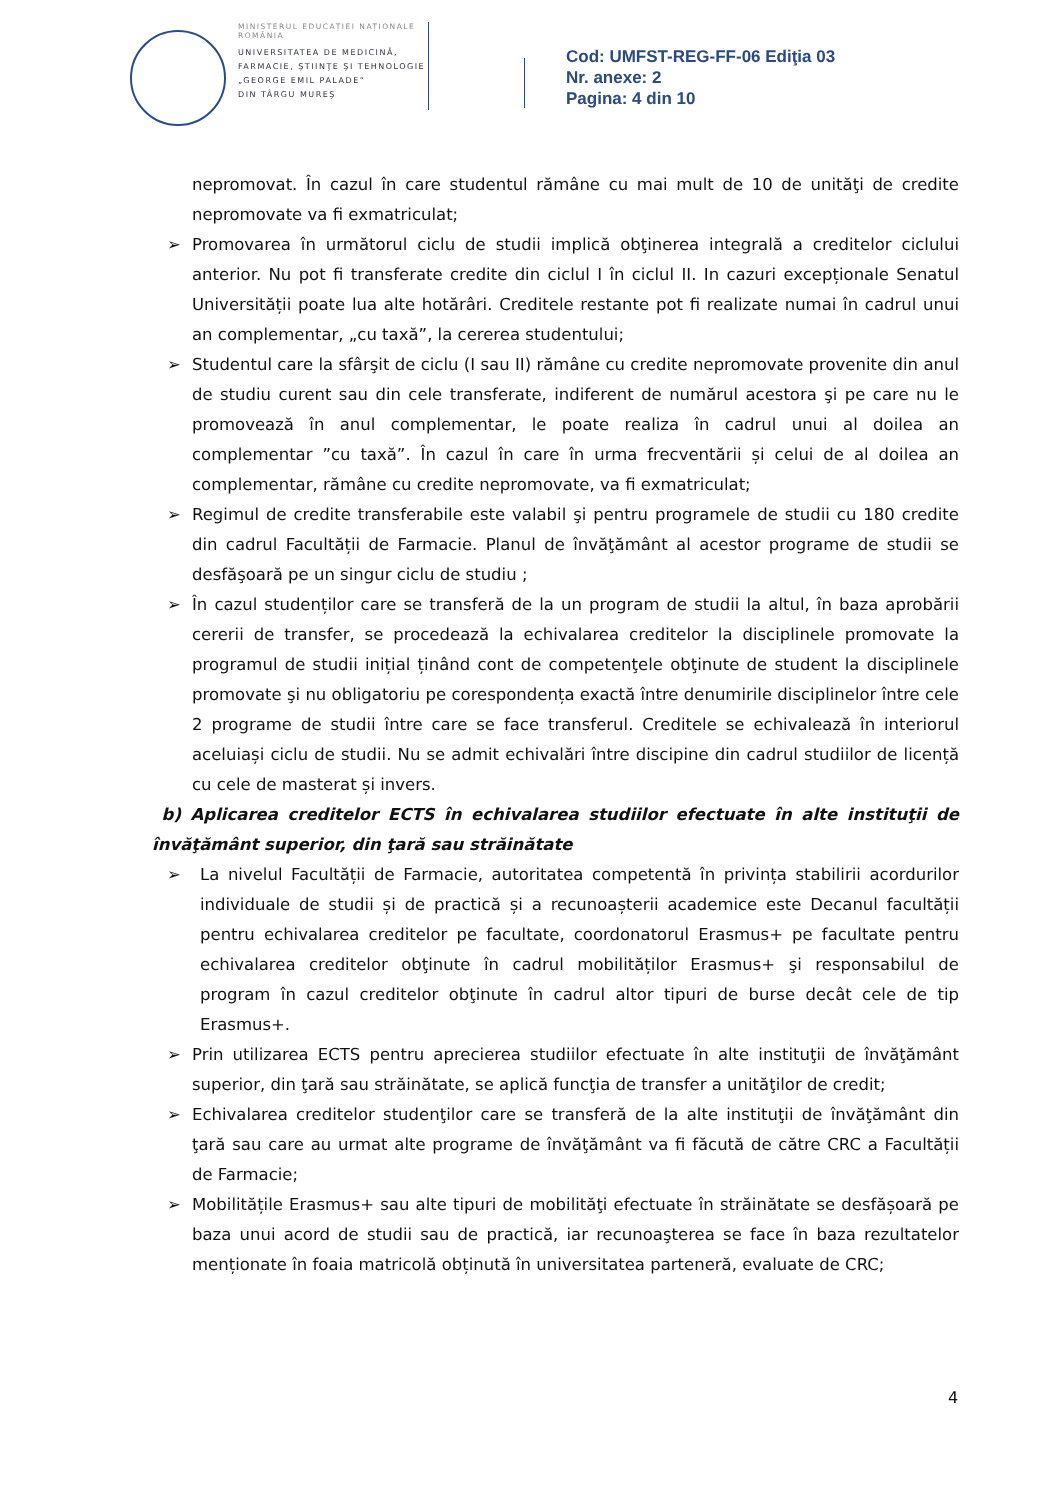MINISTERUL EDUCAȚIEI NAȚIONALE
ROMÂNIA
UNIVERSITATEA DE MEDICINĂ,
FARMACIE, ŞTIINŢE ŞI TEHNOLOGIE
„GEORGE EMIL PALADE”
DIN TÂRGU MUREŞ
Cod: UMFST-REG-FF-06 Ediţia 03
Nr. anexe: 2
Pagina: 4 din 10
nepromovat. În cazul în care studentul rămâne cu mai mult de 10 de unităţi de credite nepromovate va fi exmatriculat;
➢ Promovarea în următorul ciclu de studii implică obţinerea integrală a creditelor ciclului anterior. Nu pot fi transferate credite din ciclul I în ciclul II. In cazuri excepționale Senatul Universității poate lua alte hotărâri. Creditele restante pot fi realizate numai în cadrul unui an complementar, „cu taxă”, la cererea studentului;
➢ Studentul care la sfârşit de ciclu (I sau II) rămâne cu credite nepromovate provenite din anul de studiu curent sau din cele transferate, indiferent de numărul acestora şi pe care nu le promovează în anul complementar, le poate realiza în cadrul unui al doilea an complementar ”cu taxă”. În cazul în care în urma frecventării și celui de al doilea an complementar, rămâne cu credite nepromovate, va fi exmatriculat;
➢ Regimul de credite transferabile este valabil şi pentru programele de studii cu 180 credite din cadrul Facultății de Farmacie. Planul de învăţământ al acestor programe de studii se desfăşoară pe un singur ciclu de studiu ;
➢ În cazul studenților care se transferă de la un program de studii la altul, în baza aprobării cererii de transfer, se procedează la echivalarea creditelor la disciplinele promovate la programul de studii inițial ținând cont de competenţele obţinute de student la disciplinele promovate şi nu obligatoriu pe corespondența exactă între denumirile disciplinelor între cele 2 programe de studii între care se face transferul. Creditele se echivalează în interiorul aceluiași ciclu de studii. Nu se admit echivalări între discipine din cadrul studiilor de licență cu cele de masterat și invers.
b) Aplicarea creditelor ECTS în echivalarea studiilor efectuate în alte instituţii de învăţământ superior, din ţară sau străinătate
➢ La nivelul Facultății de Farmacie, autoritatea competentă în privința stabilirii acordurilor individuale de studii și de practică și a recunoașterii academice este Decanul facultății pentru echivalarea creditelor pe facultate, coordonatorul Erasmus+ pe facultate pentru echivalarea creditelor obţinute în cadrul mobilităților Erasmus+ şi responsabilul de program în cazul creditelor obţinute în cadrul altor tipuri de burse decât cele de tip Erasmus+.
➢ Prin utilizarea ECTS pentru aprecierea studiilor efectuate în alte instituţii de învăţământ superior, din ţară sau străinătate, se aplică funcţia de transfer a unităţilor de credit;
➢ Echivalarea creditelor studenţilor care se transferă de la alte instituţii de învăţământ din ţară sau care au urmat alte programe de învăţământ va fi făcută de către CRC a Facultății de Farmacie;
➢ Mobilitățile Erasmus+ sau alte tipuri de mobilităţi efectuate în străinătate se desfășoară pe baza unui acord de studii sau de practică, iar recunoaşterea se face în baza rezultatelor menționate în foaia matricolă obținută în universitatea parteneră, evaluate de CRC;
4